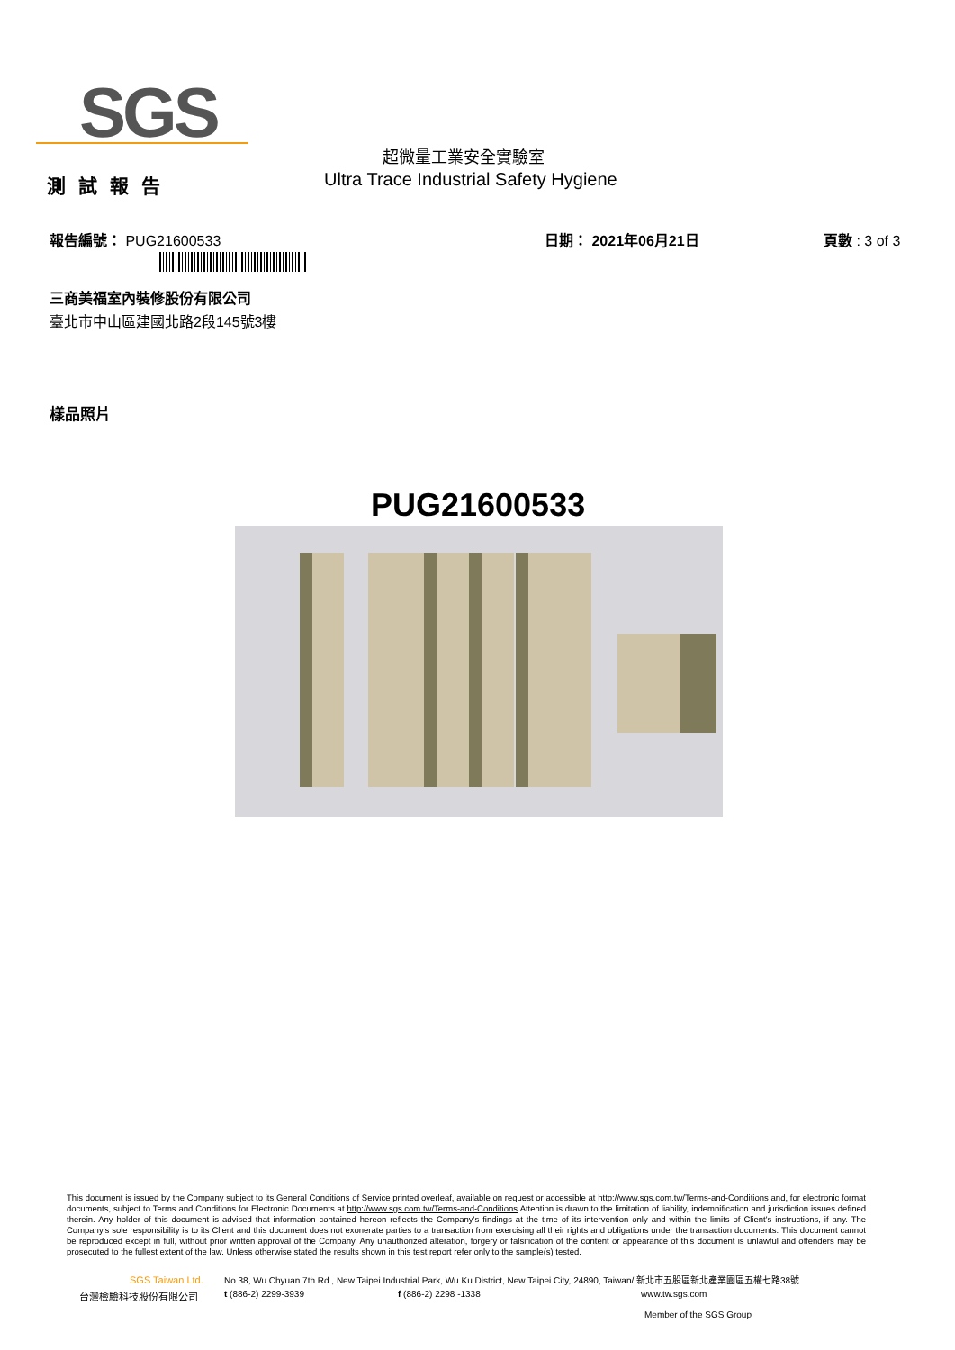SGS
測試報告
超微量工業安全實驗室
Ultra Trace Industrial Safety Hygiene
報告編號： PUG21600533 日期： 2021年06月21日 頁數 : 3 of 3
三商美福室內裝修股份有限公司
臺北市中山區建國北路2段145號3樓
樣品照片
PUG21600533
This document is issued by the Company subject to its General Conditions of Service printed overleaf, available on request or accessible at http://www.sgs.com.tw/Terms-and-Conditions and, for electronic format documents, subject to Terms and Conditions for Electronic Documents at http://www.sgs.com.tw/Terms-and-Conditions.Attention is drawn to the limitation of liability, indemnification and jurisdiction issues defined therein. Any holder of this document is advised that information contained hereon reflects the Company's findings at the time of its intervention only and within the limits of Client's instructions, if any. The Company's sole responsibility is to its Client and this document does not exonerate parties to a transaction from exercising all their rights and obligations under the transaction documents. This document cannot be reproduced except in full, without prior written approval of the Company. Any unauthorized alteration, forgery or falsification of the content or appearance of this document is unlawful and offenders may be prosecuted to the fullest extent of the law. Unless otherwise stated the results shown in this test report refer only to the sample(s) tested.
SGS Taiwan Ltd.
台灣檢驗科技股份有限公司
No.38, Wu Chyuan 7th Rd., New Taipei Industrial Park, Wu Ku District, New Taipei City, 24890, Taiwan/ 新北市五股區新北產業園區五權七路38號
t (886-2) 2299-3939 f (886-2) 2298 -1338 www.tw.sgs.com
Member of the SGS Group